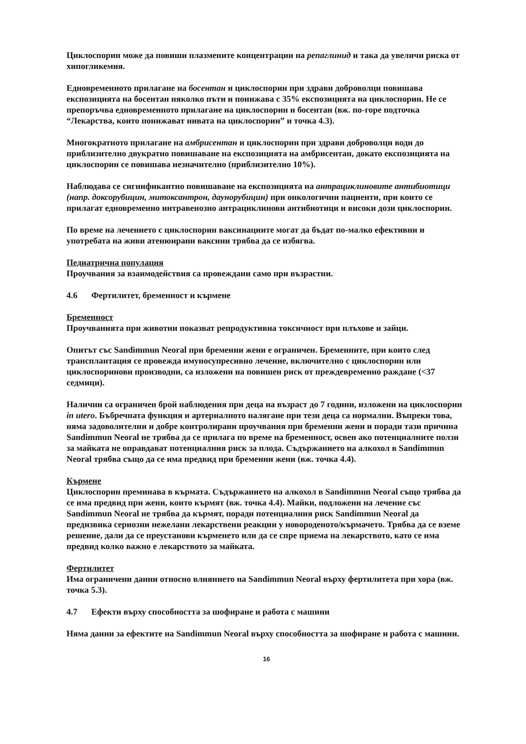Циклоспорин може да повиши плазмените концентрации на репаглинид и така да увеличи риска от хипогликемия.
Едновременното прилагане на босентан и циклоспорин при здрави доброволци повишава експозицията на босентан няколко пъти и понижава с 35% експозицията на циклоспорин. Не се препоръчва едновременното прилагане на циклоспорин и босентан (вж. по-горе подточка “Лекарства, които понижават нивата на циклоспорин” и точка 4.3).
Многократното прилагане на амбрисентан и циклоспорин при здрави доброволци води до приблизително двукратно повишаване на експозицията на амбрисентан, докато експозицията на циклоспорин се повишава незначително (приблизително 10%).
Наблюдава се сигнификантно повишаване на експозицията на антрациклиновите антибиотици (напр. доксорубицин, митоксантрон, даунорубицин) при онкологични пациенти, при които се прилагат едновременно интравенозно антрациклинови антибиотици и високи дози циклоспорин.
По време на лечението с циклоспорин ваксинациите могат да бъдат по-малко ефективни и употребата на живи атенюирани ваксини трябва да се избягва.
Педиатрична популация
Проучвания за взаимодействия са провеждани само при възрастни.
4.6 Фертилитет, бременност и кърмене
Бременност
Проучванията при животни показват репродуктивна токсичност при плъхове и зайци.
Опитът със Sandimmun Neoral при бременни жени е ограничен. Бременните, при които след трансплантация се провежда имуносупресивно лечение, включително с циклоспорин или циклоспоринови производни, са изложени на повишен риск от преждевременно раждане (<37 седмици).
Налични са ограничен брой наблюдения при деца на възраст до 7 години, изложени на циклоспорин in utero. Бъбречната функция и артериалното налягане при тези деца са нормални. Въпреки това, няма задоволителни и добре контролирани проучвания при бременни жени и поради тази причина Sandimmun Neoral не трябва да се прилага по време на бременност, освен ако потенциалните ползи за майката не оправдават потенциалния риск за плода. Съдържанието на алкохол в Sandimmun Neoral трябва също да се има предвид при бременни жени (вж. точка 4.4).
Кърмене
Циклоспорин преминава в кърмата. Съдържанието на алкохол в Sandimmun Neoral също трябва да се има предвид при жени, които кърмят (вж. точка 4.4). Майки, подложени на лечение със Sandimmun Neoral не трябва да кърмят, поради потенциалния риск Sandimmun Neoral да предизвика сериозни нежелани лекарствени реакции у новороденото/кърмачето. Трябва да се вземе решение, дали да се преустанови кърменето или да се спре приема на лекарството, като се има предвид колко важно е лекарството за майката.
Фертилитет
Има ограничени данни относно влиянието на Sandimmun Neoral върху фертилитета при хора (вж. точка 5.3).
4.7 Ефекти върху способността за шофиране и работа с машини
Няма данни за ефектите на Sandimmun Neoral върху способността за шофиране и работа с машини.
16